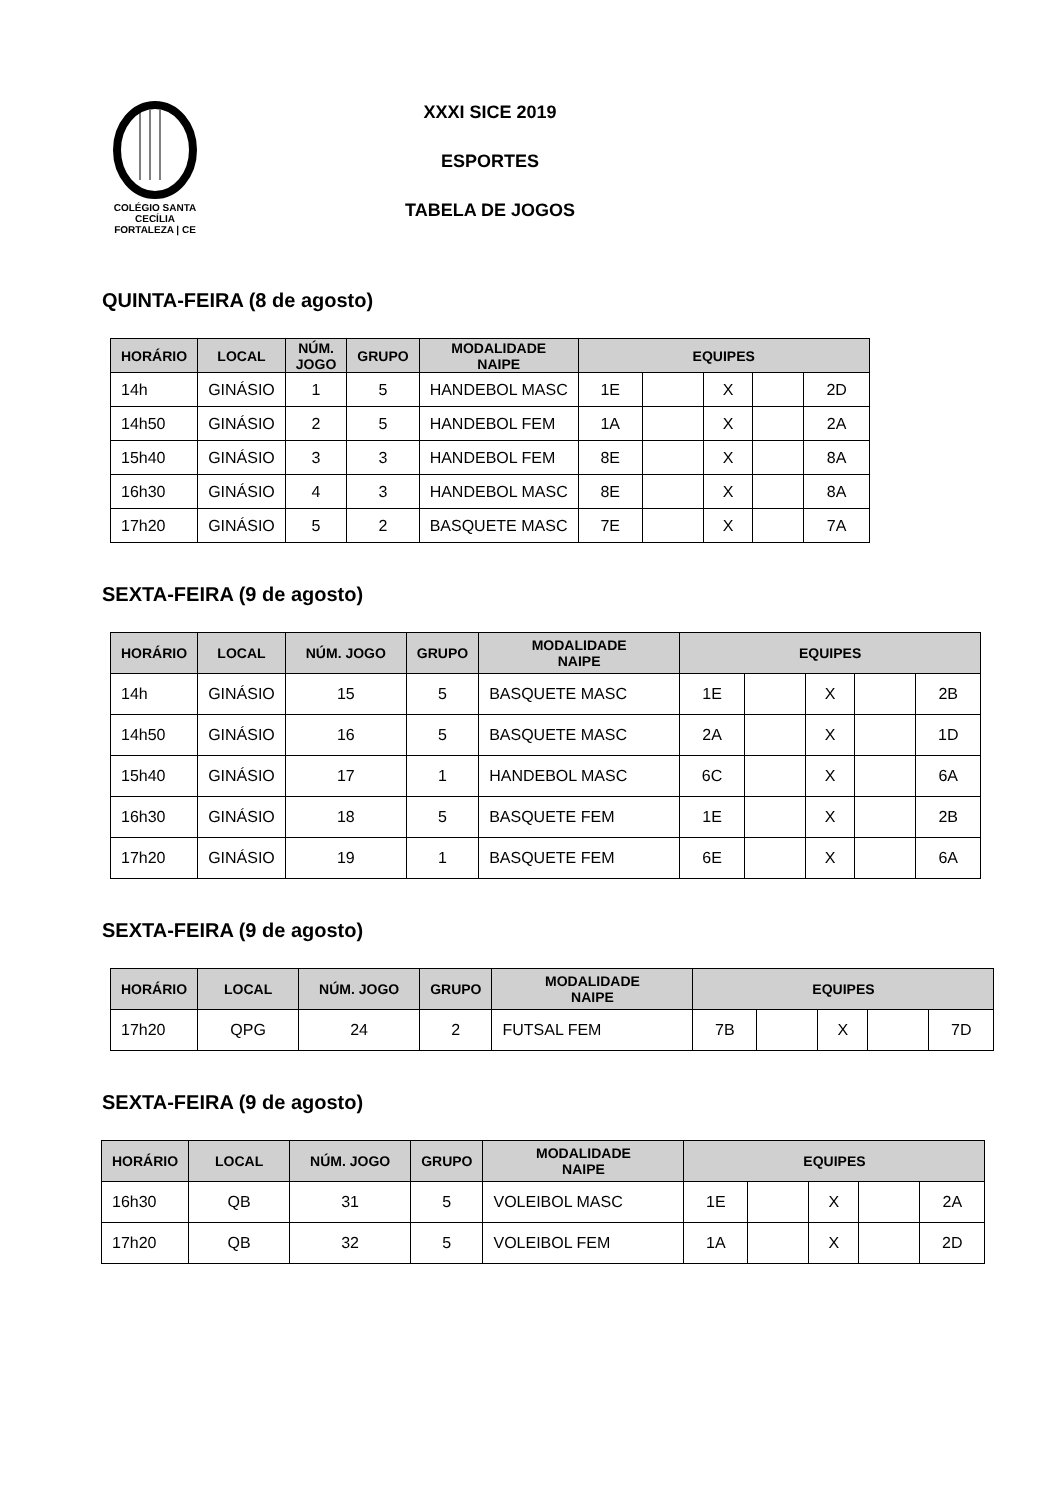COLÉGIO SANTA CECÍLIA
FORTALEZA | CE
XXXI SICE 2019
ESPORTES
TABELA DE JOGOS
QUINTA-FEIRA (8 de agosto)
| HORÁRIO | LOCAL | NÚM. JOGO | GRUPO | MODALIDADE NAIPE | EQUIPES | | | | |
| --- | --- | --- | --- | --- | --- | --- | --- | --- | --- |
| 14h | GINÁSIO | 1 | 5 | HANDEBOL MASC | 1E | | X | | 2D |
| 14h50 | GINÁSIO | 2 | 5 | HANDEBOL FEM | 1A | | X | | 2A |
| 15h40 | GINÁSIO | 3 | 3 | HANDEBOL FEM | 8E | | X | | 8A |
| 16h30 | GINÁSIO | 4 | 3 | HANDEBOL MASC | 8E | | X | | 8A |
| 17h20 | GINÁSIO | 5 | 2 | BASQUETE MASC | 7E | | X | | 7A |
SEXTA-FEIRA (9 de agosto)
| HORÁRIO | LOCAL | NÚM. JOGO | GRUPO | MODALIDADE NAIPE | EQUIPES | | | | |
| --- | --- | --- | --- | --- | --- | --- | --- | --- | --- |
| 14h | GINÁSIO | 15 | 5 | BASQUETE MASC | 1E | | X | | 2B |
| 14h50 | GINÁSIO | 16 | 5 | BASQUETE MASC | 2A | | X | | 1D |
| 15h40 | GINÁSIO | 17 | 1 | HANDEBOL MASC | 6C | | X | | 6A |
| 16h30 | GINÁSIO | 18 | 5 | BASQUETE FEM | 1E | | X | | 2B |
| 17h20 | GINÁSIO | 19 | 1 | BASQUETE FEM | 6E | | X | | 6A |
SEXTA-FEIRA (9 de agosto)
| HORÁRIO | LOCAL | NÚM. JOGO | GRUPO | MODALIDADE NAIPE | EQUIPES | | | | |
| --- | --- | --- | --- | --- | --- | --- | --- | --- | --- |
| 17h20 | QPG | 24 | 2 | FUTSAL FEM | 7B | | X | | 7D |
SEXTA-FEIRA (9 de agosto)
| HORÁRIO | LOCAL | NÚM. JOGO | GRUPO | MODALIDADE NAIPE | EQUIPES | | | | |
| --- | --- | --- | --- | --- | --- | --- | --- | --- | --- |
| 16h30 | QB | 31 | 5 | VOLEIBOL MASC | 1E | | X | | 2A |
| 17h20 | QB | 32 | 5 | VOLEIBOL FEM | 1A | | X | | 2D |